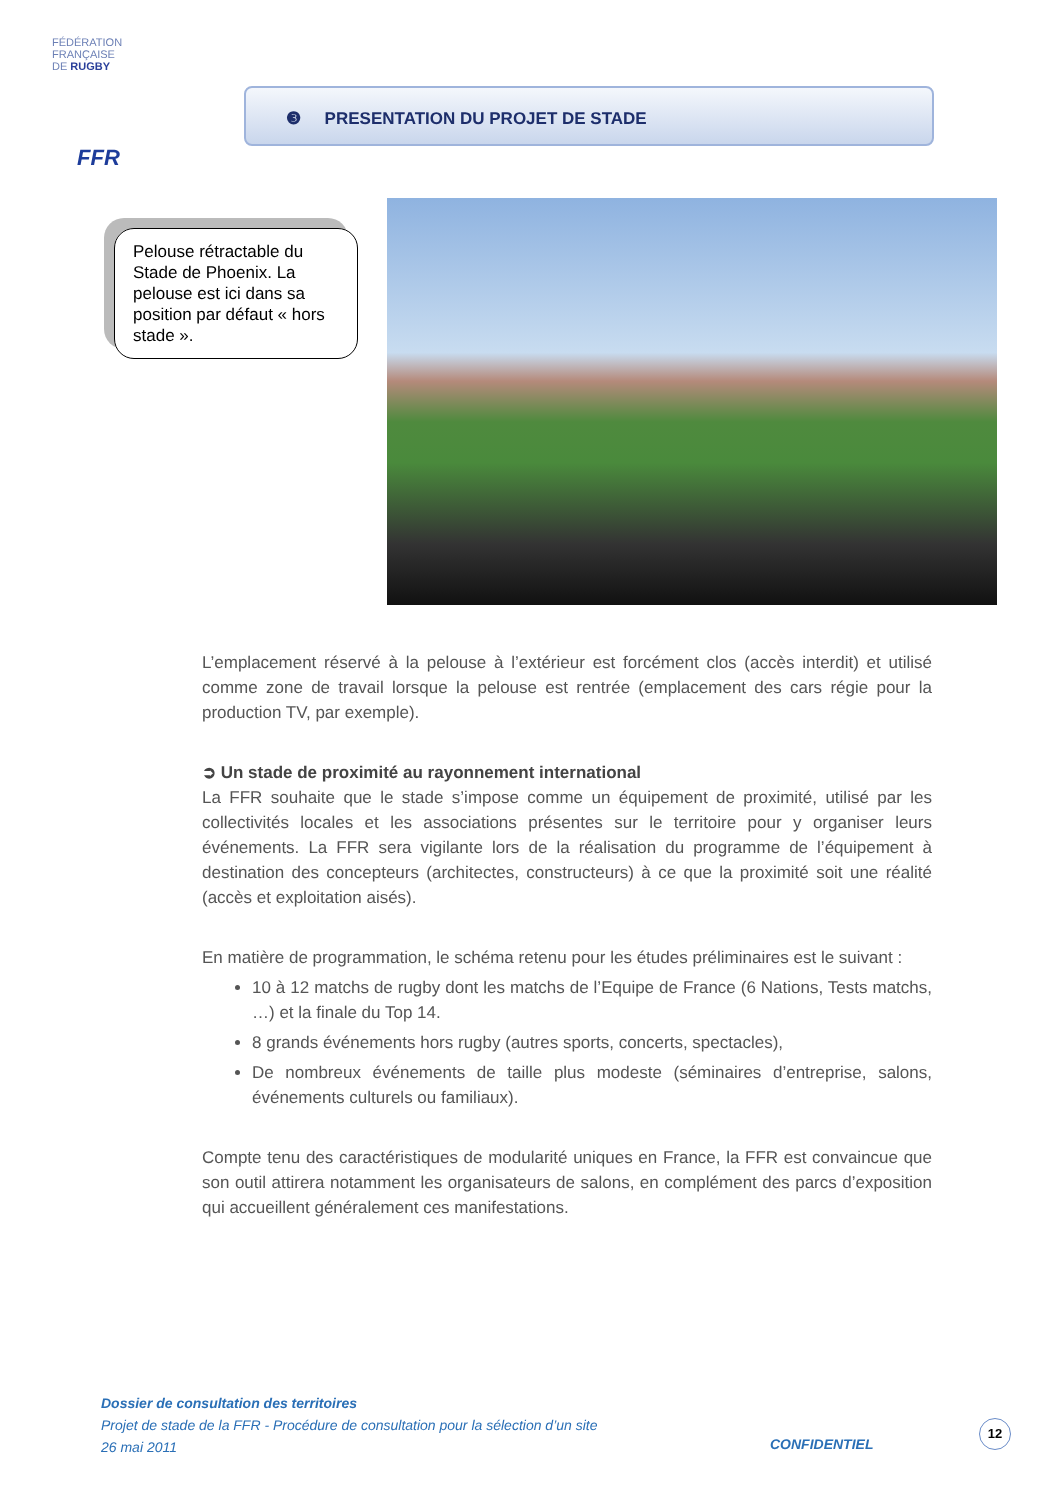FÉDÉRATION
FRANÇAISE
DE RUGBY
FFR
❸ PRESENTATION DU PROJET DE STADE
Pelouse rétractable du Stade de Phoenix. La pelouse est ici dans sa position par défaut « hors stade ».
L’emplacement réservé à la pelouse à l’extérieur est forcément clos (accès interdit) et utilisé comme zone de travail lorsque la pelouse est rentrée (emplacement des cars régie pour la production TV, par exemple).
➲ Un stade de proximité au rayonnement international
La FFR souhaite que le stade s’impose comme un équipement de proximité, utilisé par les collectivités locales et les associations présentes sur le territoire pour y organiser leurs événements. La FFR sera vigilante lors de la réalisation du programme de l’équipement à destination des concepteurs (architectes, constructeurs) à ce que la proximité soit une réalité (accès et exploitation aisés).
En matière de programmation, le schéma retenu pour les études préliminaires est le suivant :
10 à 12 matchs de rugby dont les matchs de l’Equipe de France (6 Nations, Tests matchs, …) et la finale du Top 14.
8 grands événements hors rugby (autres sports, concerts, spectacles),
De nombreux événements de taille plus modeste (séminaires d’entreprise, salons, événements culturels ou familiaux).
Compte tenu des caractéristiques de modularité uniques en France, la FFR est convaincue que son outil attirera notamment les organisateurs de salons, en complément des parcs d’exposition qui accueillent généralement ces manifestations.
Dossier de consultation des territoires
Projet de stade de la FFR - Procédure de consultation pour la sélection d’un site
26 mai 2011
CONFIDENTIEL
12